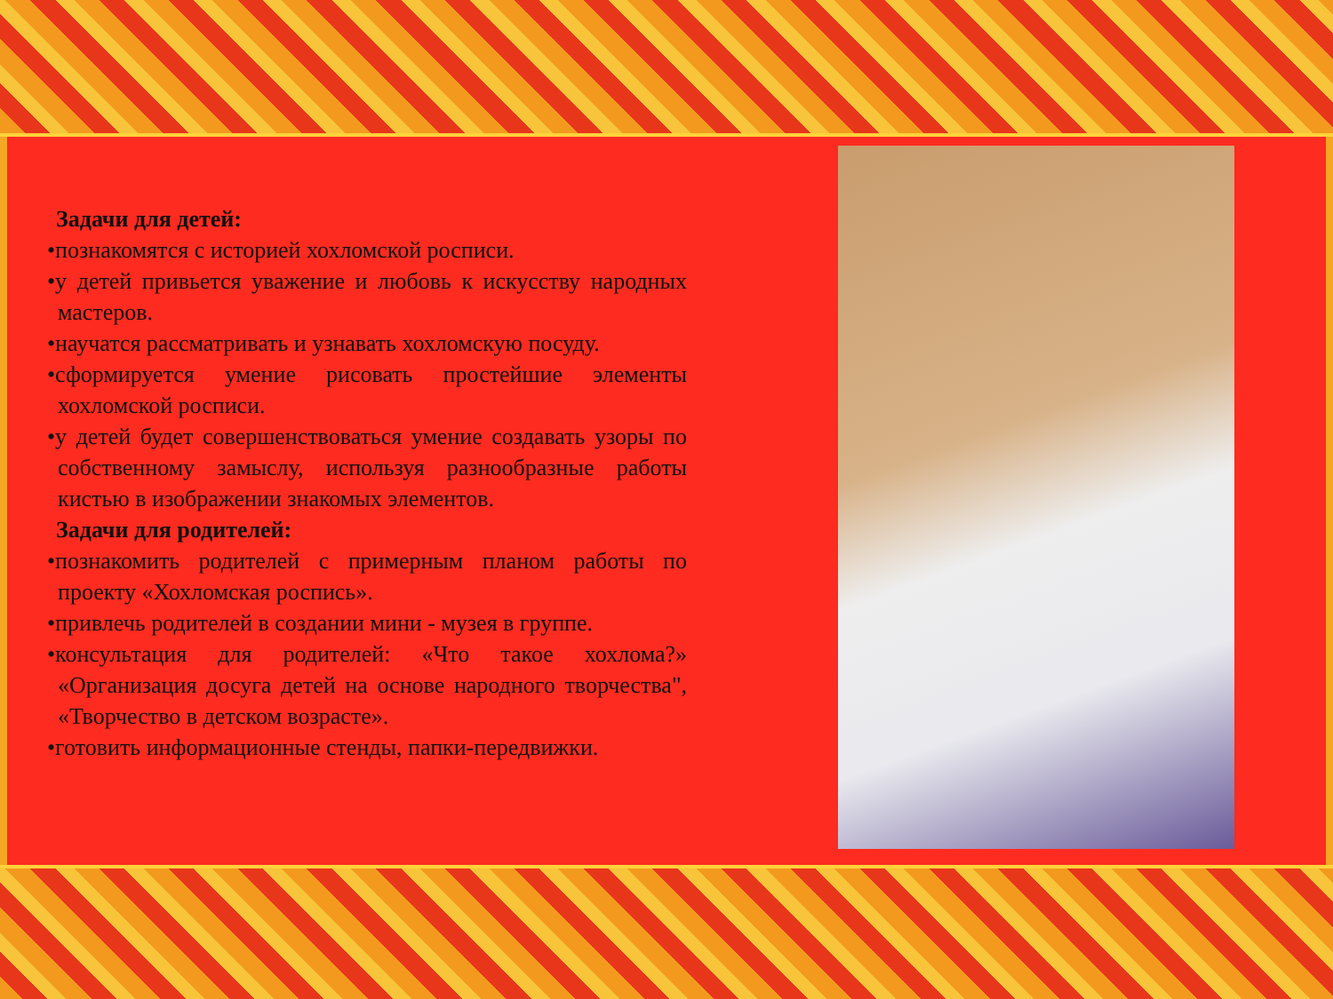Задачи для детей:
•познакомятся с историей хохломской росписи.
•у детей привьется уважение и любовь к искусству народных мастеров.
•научатся рассматривать и узнавать хохломскую посуду.
•сформируется умение рисовать простейшие элементы хохломской росписи.
•у детей будет совершенствоваться умение создавать узоры по собственному замыслу, используя разнообразные работы кистью в изображении знакомых элементов.
Задачи для родителей:
•познакомить родителей с примерным планом работы по проекту «Хохломская роспись».
•привлечь родителей в создании мини - музея в группе.
•консультация для родителей: «Что такое хохлома?» «Организация досуга детей на основе народного творчества", «Творчество в детском возрасте».
•готовить информационные стенды, папки-передвижки.